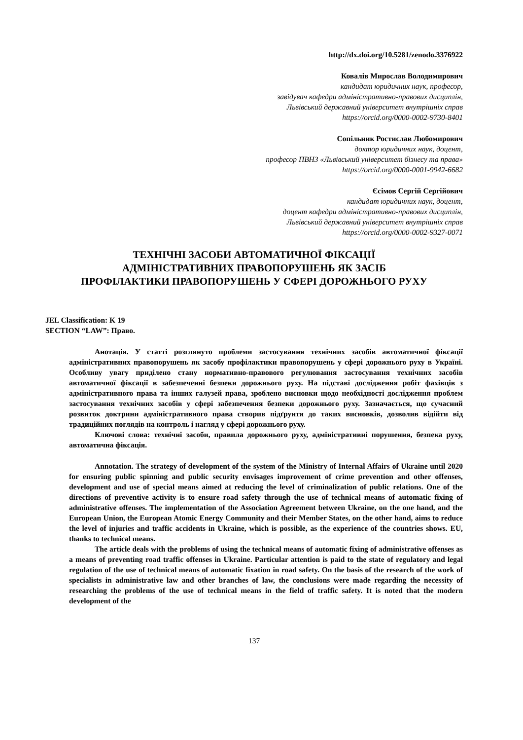http://dx.doi.org/10.5281/zenodo.3376922
Ковалів Мирослав Володимирович
кандидат юридичних наук, професор,
завідувач кафедри адміністративно-правових дисциплін,
Львівський державний університет внутрішніх справ
https://orcid.org/0000-0002-9730-8401
Сопільник Ростислав Любомирович
доктор юридичних наук, доцент,
професор ПВНЗ «Львівський університет бізнесу та права»
https://orcid.org/0000-0001-9942-6682
Єсімов Сергій Сергійович
кандидат юридичних наук, доцент,
доцент кафедри адміністративно-правових дисциплін,
Львівський державний університет внутрішніх справ
https://orcid.org/0000-0002-9327-0071
ТЕХНІЧНІ ЗАСОБИ АВТОМАТИЧНОЇ ФІКСАЦІЇ
АДМІНІСТРАТИВНИХ ПРАВОПОРУШЕНЬ ЯК ЗАСІБ
ПРОФІЛАКТИКИ ПРАВОПОРУШЕНЬ У СФЕРІ ДОРОЖНЬОГО РУХУ
JEL Classification: K 19
SECTION “LAW”: Право.
Анотація. У статті розглянуто проблеми застосування технічних засобів автоматичної фіксації адміністративних правопорушень як засобу профілактики правопорушень у сфері дорожнього руху в Україні. Особливу увагу приділено стану нормативно-правового регулювання застосування технічних засобів автоматичної фіксації в забезпеченні безпеки дорожнього руху. На підставі дослідження робіт фахівців з адміністративного права та інших галузей права, зроблено висновки щодо необхідності дослідження проблем застосування технічних засобів у сфері забезпечення безпеки дорожнього руху. Зазначається, що сучасний розвиток доктрини адміністративного права створив підґрунтя до таких висновків, дозволив відійти від традиційних поглядів на контроль і нагляд у сфері дорожнього руху.
Ключові слова: технічні засоби, правила дорожнього руху, адміністративні порушення, безпека руху, автоматична фіксація.
Annotation. The strategy of development of the system of the Ministry of Internal Affairs of Ukraine until 2020 for ensuring public spinning and public security envisages improvement of crime prevention and other offenses, development and use of special means aimed at reducing the level of criminalization of public relations. One of the directions of preventive activity is to ensure road safety through the use of technical means of automatic fixing of administrative offenses. The implementation of the Association Agreement between Ukraine, on the one hand, and the European Union, the European Atomic Energy Community and their Member States, on the other hand, aims to reduce the level of injuries and traffic accidents in Ukraine, which is possible, as the experience of the countries shows. EU, thanks to technical means.
The article deals with the problems of using the technical means of automatic fixing of administrative offenses as a means of preventing road traffic offenses in Ukraine. Particular attention is paid to the state of regulatory and legal regulation of the use of technical means of automatic fixation in road safety. On the basis of the research of the work of specialists in administrative law and other branches of law, the conclusions were made regarding the necessity of researching the problems of the use of technical means in the field of traffic safety. It is noted that the modern development of the
137